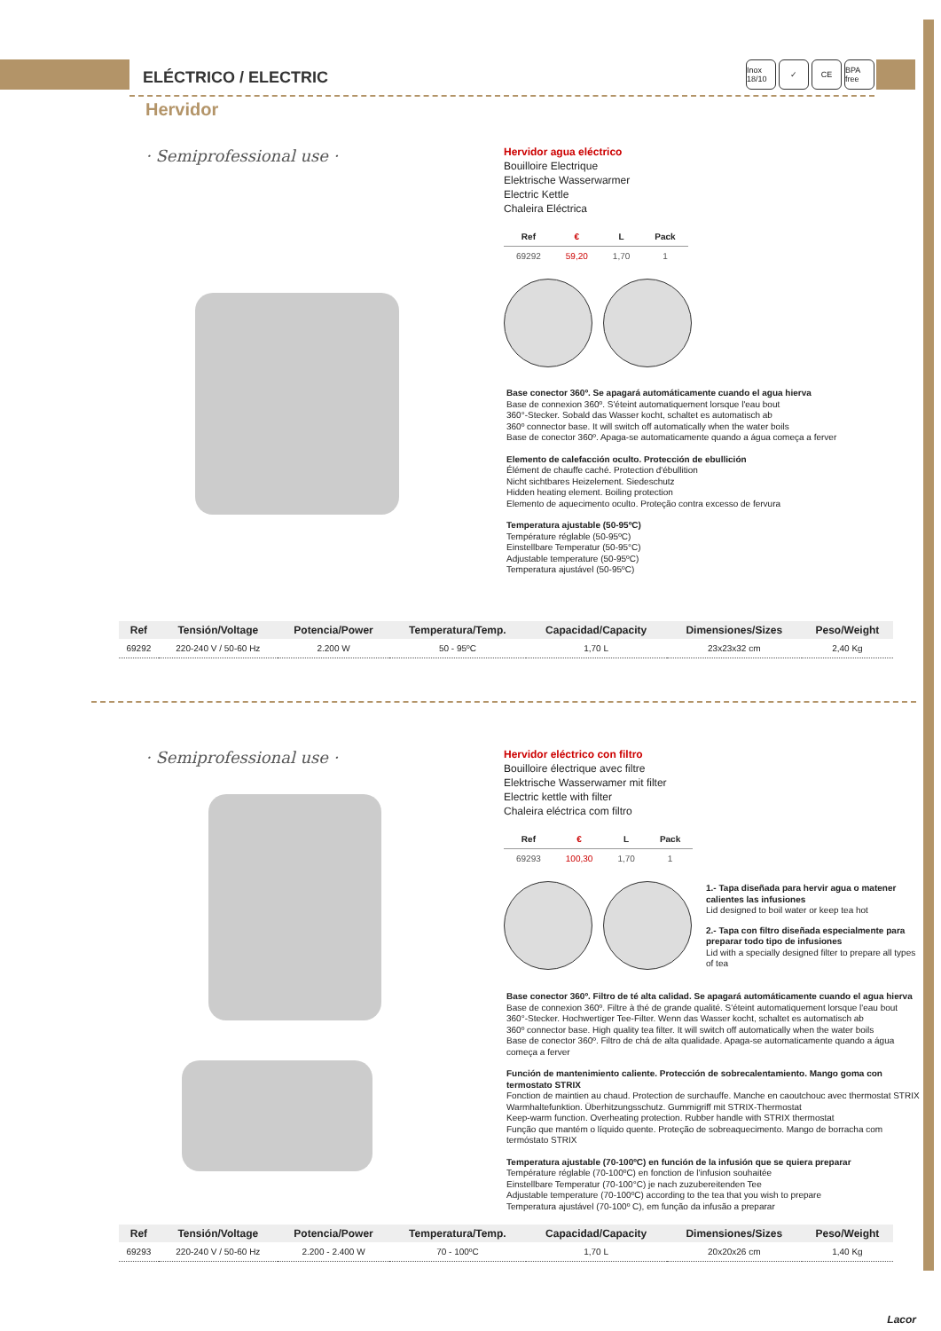ELÉCTRICO / ELECTRIC
Inox 18/10 ✓ CE BPA free
Hervidor
· Semiprofessional use ·
Hervidor agua eléctrico
Bouilloire Electrique
Elektrische Wasserwarmer
Electric Kettle
Chaleira Eléctrica
| Ref | € | L | Pack |
| --- | --- | --- | --- |
| 69292 | 59,20 | 1,70 | 1 |
Base conector 360º. Se apagará automáticamente cuando el agua hierva
Base de connexion 360º. S'éteint automatiquement lorsque l'eau bout
360°-Stecker. Sobald das Wasser kocht, schaltet es automatisch ab
360º connector base. It will switch off automatically when the water boils
Base de conector 360º. Apaga-se automaticamente quando a água começa a ferver
Elemento de calefacción oculto. Protección de ebullición
Élément de chauffe caché. Protection d'ébullition
Nicht sichtbares Heizelement. Siedeschutz
Hidden heating element. Boiling protection
Elemento de aquecimento oculto. Proteção contra excesso de fervura
Temperatura ajustable (50-95ºC)
Température réglable (50-95ºC)
Einstellbare Temperatur (50-95°C)
Adjustable temperature (50-95ºC)
Temperatura ajustável (50-95ºC)
| Ref | Tensión/Voltage | Potencia/Power | Temperatura/Temp. | Capacidad/Capacity | Dimensiones/Sizes | Peso/Weight |
| --- | --- | --- | --- | --- | --- | --- |
| 69292 | 220-240 V / 50-60 Hz | 2.200 W | 50 - 95ºC | 1,70 L | 23x23x32 cm | 2,40 Kg |
· Semiprofessional use ·
Hervidor eléctrico con filtro
Bouilloire électrique avec filtre
Elektrische Wasserwamer mit filter
Electric kettle with filter
Chaleira eléctrica com filtro
| Ref | € | L | Pack |
| --- | --- | --- | --- |
| 69293 | 100,30 | 1,70 | 1 |
1.- Tapa diseñada para hervir agua o matener calientes las infusiones
Lid designed to boil water or keep tea hot
2.- Tapa con filtro diseñada especialmente para preparar todo tipo de infusiones
Lid with a specially designed filter to prepare all types of tea
Base conector 360º. Filtro de té alta calidad. Se apagará automáticamente cuando el agua hierva
Base de connexion 360º. Filtre à thé de grande qualité. S'éteint automatiquement lorsque l'eau bout
360°-Stecker. Hochwertiger Tee-Filter. Wenn das Wasser kocht, schaltet es automatisch ab
360º connector base. High quality tea filter. It will switch off automatically when the water boils
Base de conector 360º. Filtro de chá de alta qualidade. Apaga-se automaticamente quando a água começa a ferver
Función de mantenimiento caliente. Protección de sobrecalentamiento. Mango goma con termostato STRIX
Fonction de maintien au chaud. Protection de surchauffe. Manche en caoutchouc avec thermostat STRIX
Warmhaltefunktion. Überhitzungsschutz. Gummigriff mit STRIX-Thermostat
Keep-warm function. Overheating protection. Rubber handle with STRIX thermostat
Função que mantém o líquido quente. Proteção de sobreaquecimento. Mango de borracha com termóstato STRIX
Temperatura ajustable (70-100ºC) en función de la infusión que se quiera preparar
Température réglable (70-100ºC) en fonction de l'infusion souhaitée
Einstellbare Temperatur (70-100°C) je nach zuzubereitenden Tee
Adjustable temperature (70-100ºC) according to the tea that you wish to prepare
Temperatura ajustável (70-100º C), em função da infusão a preparar
| Ref | Tensión/Voltage | Potencia/Power | Temperatura/Temp. | Capacidad/Capacity | Dimensiones/Sizes | Peso/Weight |
| --- | --- | --- | --- | --- | --- | --- |
| 69293 | 220-240 V / 50-60 Hz | 2.200 - 2.400 W | 70 - 100ºC | 1,70 L | 20x20x26 cm | 1,40 Kg |
Lacor